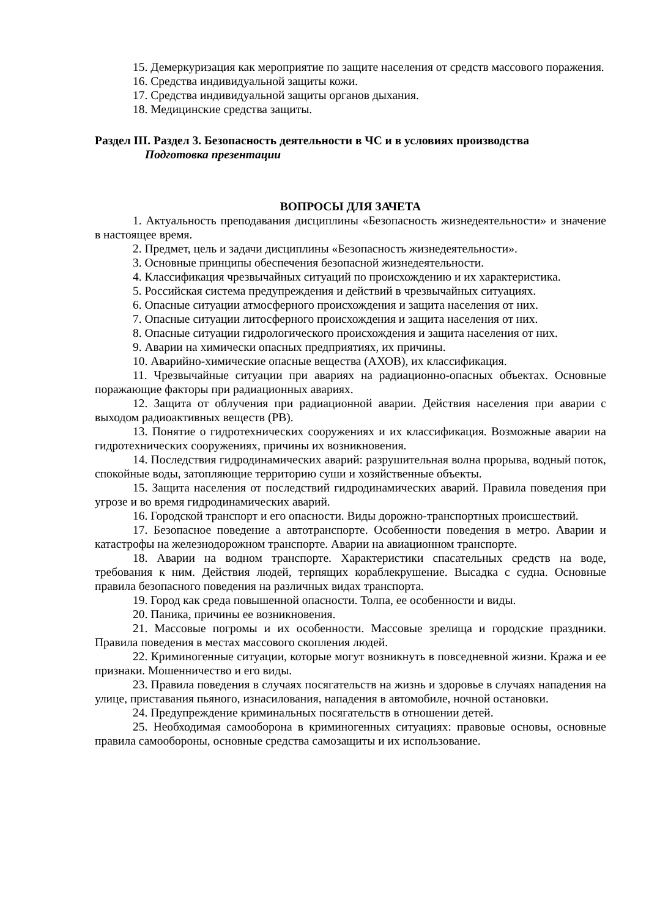15. Демеркуризация как мероприятие по защите населения от средств массового поражения.
16. Средства индивидуальной защиты кожи.
17. Средства индивидуальной защиты органов дыхания.
18. Медицинские средства защиты.
Раздел III. Раздел 3. Безопасность деятельности в ЧС и в условиях производства
Подготовка презентации
ВОПРОСЫ ДЛЯ ЗАЧЕТА
1. Актуальность преподавания дисциплины «Безопасность жизнедеятельности» и значение в настоящее время.
2. Предмет, цель и задачи дисциплины «Безопасность жизнедеятельности».
3. Основные принципы обеспечения безопасной жизнедеятельности.
4. Классификация чрезвычайных ситуаций по происхождению и их характеристика.
5. Российская система предупреждения и действий в чрезвычайных ситуациях.
6. Опасные ситуации атмосферного происхождения и защита населения от них.
7. Опасные ситуации литосферного происхождения и защита населения от них.
8. Опасные ситуации гидрологического происхождения и защита населения от них.
9. Аварии на химически опасных предприятиях, их причины.
10. Аварийно-химические опасные вещества (АХОВ), их классификация.
11. Чрезвычайные ситуации при авариях на радиационно-опасных объектах. Основные поражающие факторы при радиационных авариях.
12. Защита от облучения при радиационной аварии. Действия населения при аварии с выходом радиоактивных веществ (РВ).
13. Понятие о гидротехнических сооружениях и их классификация. Возможные аварии на гидротехнических сооружениях, причины их возникновения.
14. Последствия гидродинамических аварий: разрушительная волна прорыва, водный поток, спокойные воды, затопляющие территорию суши и хозяйственные объекты.
15. Защита населения от последствий гидродинамических аварий. Правила поведения при угрозе и во время гидродинамических аварий.
16. Городской транспорт и его опасности. Виды дорожно-транспортных происшествий.
17. Безопасное поведение а автотранспорте. Особенности поведения в метро. Аварии и катастрофы на железнодорожном транспорте. Аварии на авиационном транспорте.
18. Аварии на водном транспорте. Характеристики спасательных средств на воде, требования к ним. Действия людей, терпящих кораблекрушение. Высадка с судна. Основные правила безопасного поведения на различных видах транспорта.
19. Город как среда повышенной опасности. Толпа, ее особенности и виды.
20. Паника, причины ее возникновения.
21. Массовые погромы и их особенности. Массовые зрелища и городские праздники. Правила поведения в местах массового скопления людей.
22. Криминогенные ситуации, которые могут возникнуть в повседневной жизни. Кража и ее признаки. Мошенничество и его виды.
23. Правила поведения в случаях посягательств на жизнь и здоровье в случаях нападения на улице, приставания пьяного, изнасилования, нападения в автомобиле, ночной остановки.
24. Предупреждение криминальных посягательств в отношении детей.
25. Необходимая самооборона в криминогенных ситуациях: правовые основы, основные правила самообороны, основные средства самозащиты и их использование.